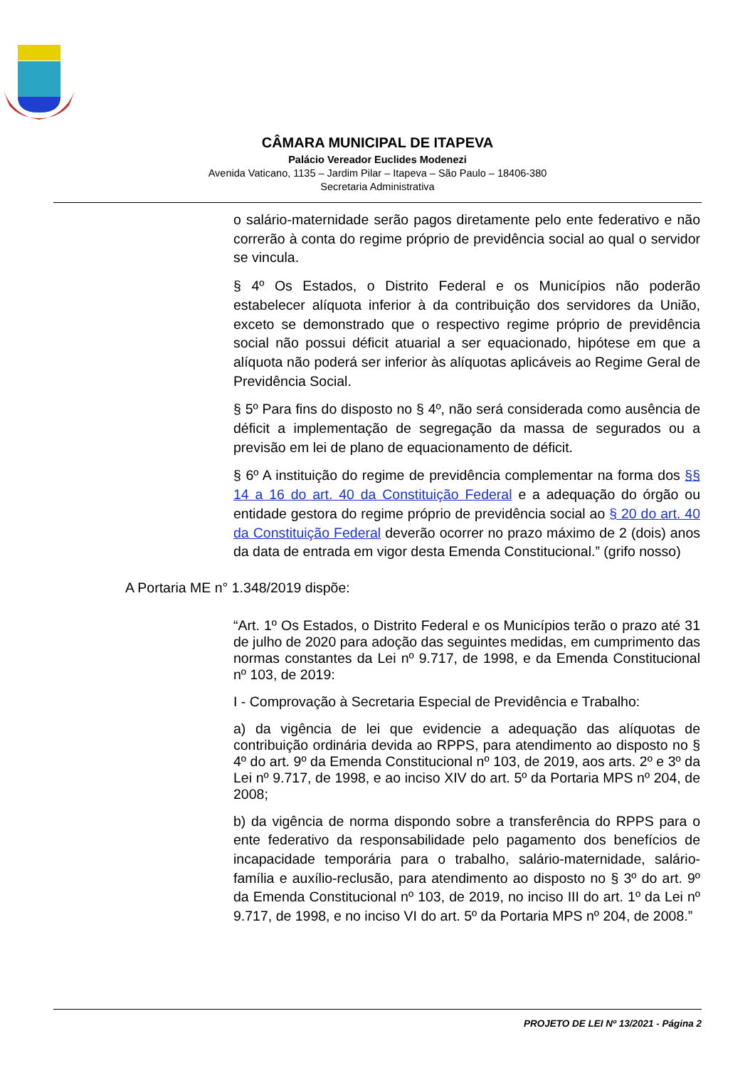CÂMARA MUNICIPAL DE ITAPEVA
Palácio Vereador Euclides Modenezi
Avenida Vaticano, 1135 – Jardim Pilar – Itapeva – São Paulo – 18406-380
Secretaria Administrativa
o salário-maternidade serão pagos diretamente pelo ente federativo e não correrão à conta do regime próprio de previdência social ao qual o servidor se vincula.
§ 4º Os Estados, o Distrito Federal e os Municípios não poderão estabelecer alíquota inferior à da contribuição dos servidores da União, exceto se demonstrado que o respectivo regime próprio de previdência social não possui déficit atuarial a ser equacionado, hipótese em que a alíquota não poderá ser inferior às alíquotas aplicáveis ao Regime Geral de Previdência Social.
§ 5º Para fins do disposto no § 4º, não será considerada como ausência de déficit a implementação de segregação da massa de segurados ou a previsão em lei de plano de equacionamento de déficit.
§ 6º A instituição do regime de previdência complementar na forma dos §§ 14 a 16 do art. 40 da Constituição Federal e a adequação do órgão ou entidade gestora do regime próprio de previdência social ao § 20 do art. 40 da Constituição Federal deverão ocorrer no prazo máximo de 2 (dois) anos da data de entrada em vigor desta Emenda Constitucional.” (grifo nosso)
A Portaria ME n° 1.348/2019 dispõe:
“Art. 1º Os Estados, o Distrito Federal e os Municípios terão o prazo até 31 de julho de 2020 para adoção das seguintes medidas, em cumprimento das normas constantes da Lei nº 9.717, de 1998, e da Emenda Constitucional nº 103, de 2019:
I - Comprovação à Secretaria Especial de Previdência e Trabalho:
a) da vigência de lei que evidencie a adequação das alíquotas de contribuição ordinária devida ao RPPS, para atendimento ao disposto no § 4º do art. 9º da Emenda Constitucional nº 103, de 2019, aos arts. 2º e 3º da Lei nº 9.717, de 1998, e ao inciso XIV do art. 5º da Portaria MPS nº 204, de 2008;
b) da vigência de norma dispondo sobre a transferência do RPPS para o ente federativo da responsabilidade pelo pagamento dos benefícios de incapacidade temporária para o trabalho, salário-maternidade, salário-família e auxílio-reclusão, para atendimento ao disposto no § 3º do art. 9º da Emenda Constitucional nº 103, de 2019, no inciso III do art. 1º da Lei nº 9.717, de 1998, e no inciso VI do art. 5º da Portaria MPS nº 204, de 2008.”
PROJETO DE LEI Nº 13/2021 - Página 2